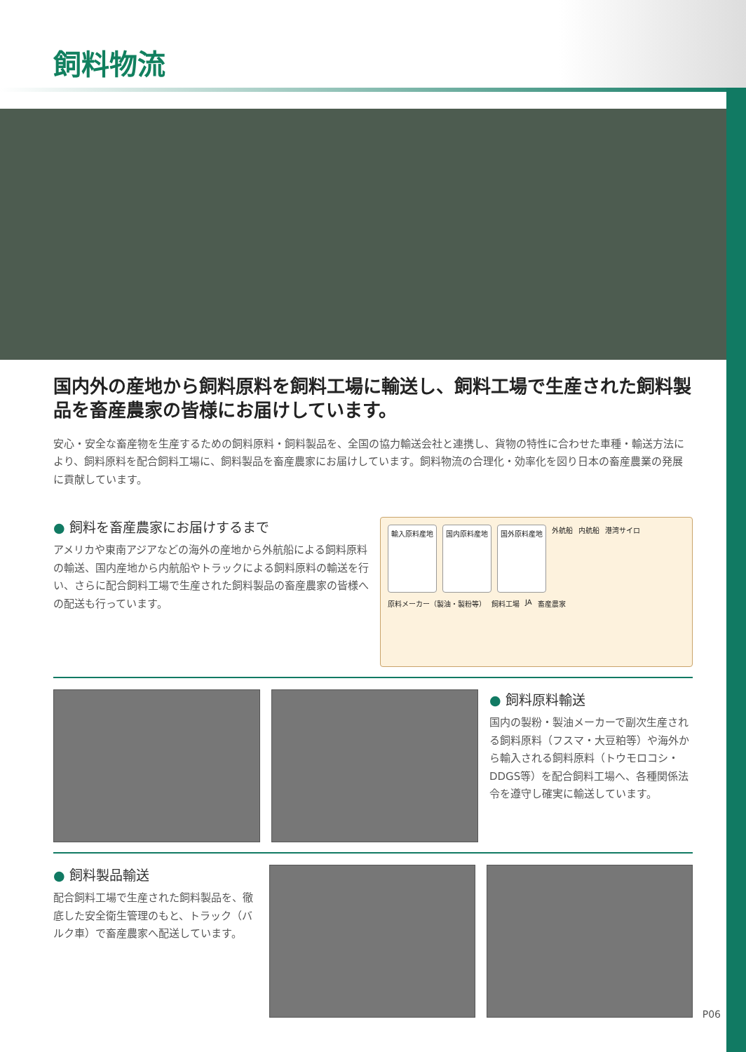飼料物流
国内外の産地から飼料原料を飼料工場に輸送し、飼料工場で生産された飼料製品を畜産農家の皆様にお届けしています。
安心・安全な畜産物を生産するための飼料原料・飼料製品を、全国の協力輸送会社と連携し、貨物の特性に合わせた車種・輸送方法により、飼料原料を配合飼料工場に、飼料製品を畜産農家にお届けしています。飼料物流の合理化・効率化を図り日本の畜産農業の発展に貢献しています。
● 飼料を畜産農家にお届けするまで
アメリカや東南アジアなどの海外の産地から外航船による飼料原料の輸送、国内産地から内航船やトラックによる飼料原料の輸送を行い、さらに配合飼料工場で生産された飼料製品の畜産農家の皆様への配送も行っています。
輸入原料産地
国内原料産地
国外原料産地
外航船 内航船 港湾サイロ 原料メーカー（製油・製粉等） 飼料工場 JA 畜産農家
● 飼料原料輸送
国内の製粉・製油メーカーで副次生産される飼料原料（フスマ・大豆粕等）や海外から輸入される飼料原料（トウモロコシ・DDGS等）を配合飼料工場へ、各種関係法令を遵守し確実に輸送しています。
● 飼料製品輸送
配合飼料工場で生産された飼料製品を、徹底した安全衛生管理のもと、トラック（バルク車）で畜産農家へ配送しています。
P06